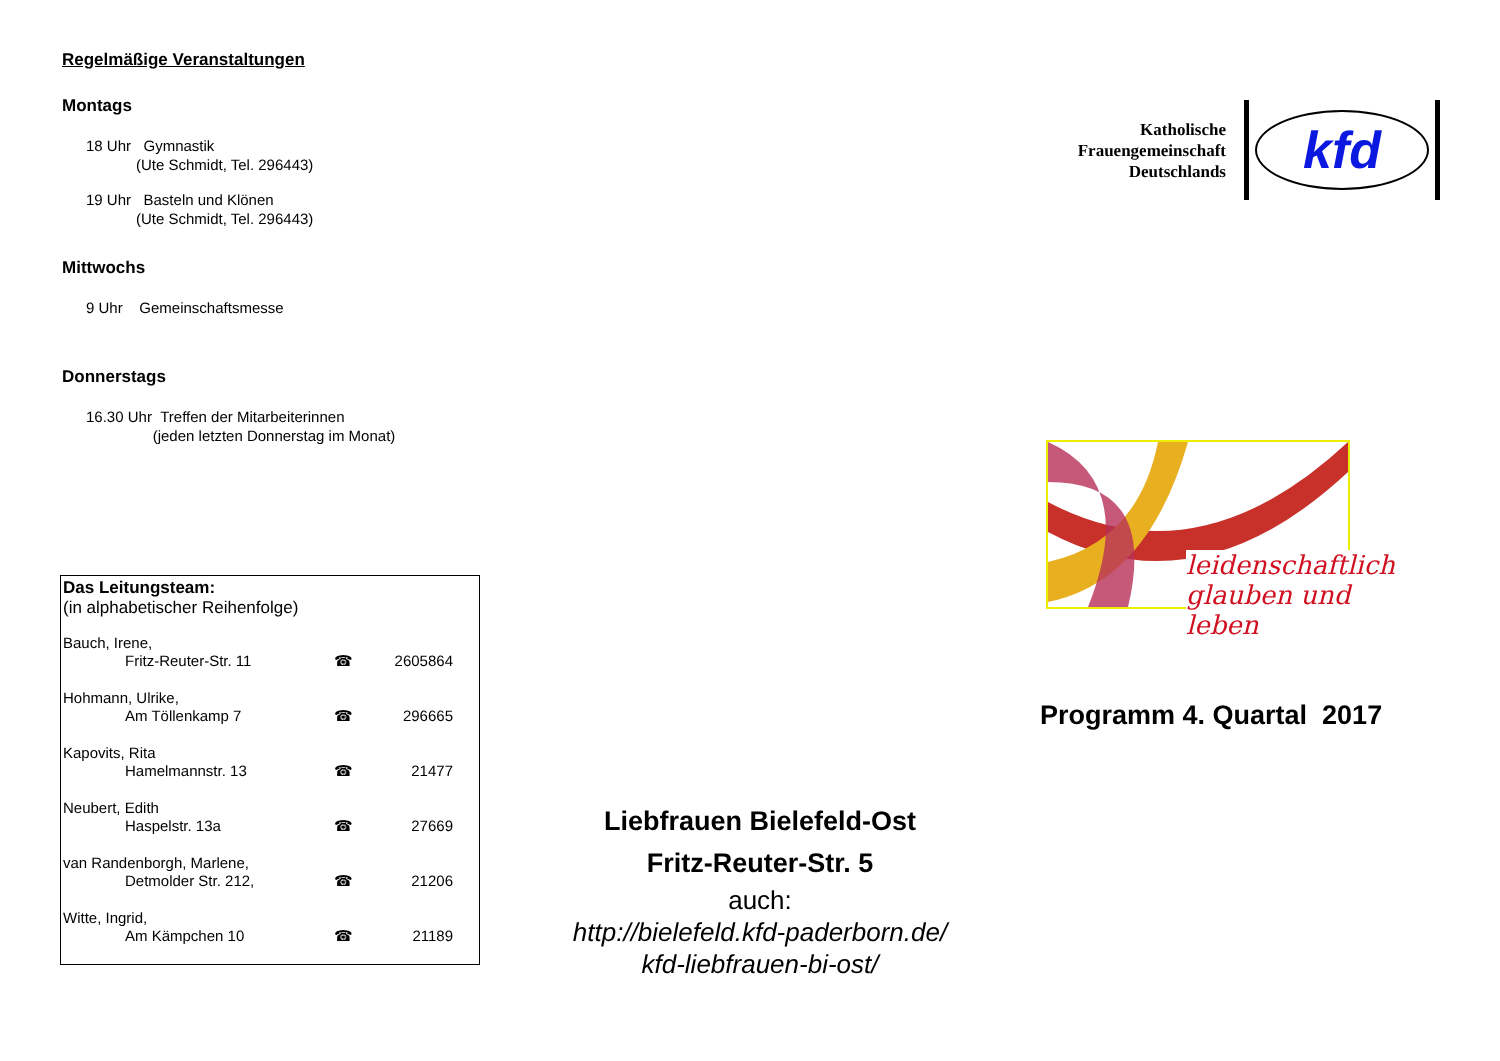Regelmäßige Veranstaltungen
Montags
18 Uhr Gymnastik
(Ute Schmidt, Tel. 296443)
19 Uhr Basteln und Klönen
(Ute Schmidt, Tel. 296443)
Mittwochs
9 Uhr Gemeinschaftsmesse
Donnerstags
16.30 Uhr Treffen der Mitarbeiterinnen
(jeden letzten Donnerstag im Monat)
Das Leitungsteam:
(in alphabetischer Reihenfolge)
| Bauch, Irene, | | |
| Fritz-Reuter-Str. 11 | ☎ | 2605864 |
| Hohmann, Ulrike, | | |
| Am Töllenkamp 7 | ☎ | 296665 |
| Kapovits, Rita | | |
| Hamelmannstr. 13 | ☎ | 21477 |
| Neubert, Edith | | |
| Haspelstr. 13a | ☎ | 27669 |
| van Randenborgh, Marlene, | | |
| Detmolder Str. 212, | ☎ | 21206 |
| Witte, Ingrid, | | |
| Am Kämpchen 10 | ☎ | 21189 |
Liebfrauen Bielefeld-Ost
Fritz-Reuter-Str. 5
auch:
http://bielefeld.kfd-paderborn.de/
kfd-liebfrauen-bi-ost/
Katholische
Frauengemeinschaft
Deutschlands
kfd
leidenschaftlich
glauben und leben
Programm 4. Quartal 2017